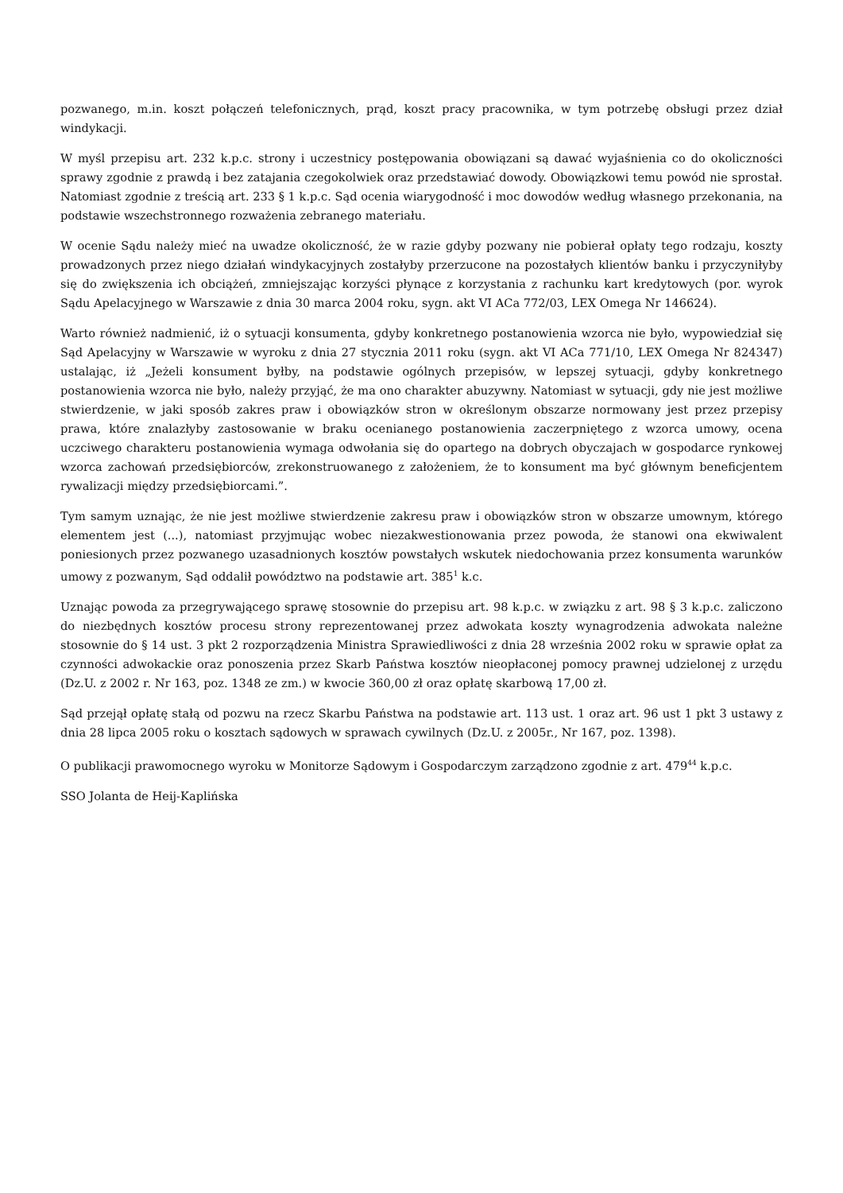pozwanego, m.in. koszt połączeń telefonicznych, prąd, koszt pracy pracownika, w tym potrzebę obsługi przez dział windykacji.
W myśl przepisu art. 232 k.p.c. strony i uczestnicy postępowania obowiązani są dawać wyjaśnienia co do okoliczności sprawy zgodnie z prawdą i bez zatajania czegokolwiek oraz przedstawiać dowody. Obowiązkowi temu powód nie sprostał. Natomiast zgodnie z treścią art. 233 § 1 k.p.c. Sąd ocenia wiarygodność i moc dowodów według własnego przekonania, na podstawie wszechstronnego rozważenia zebranego materiału.
W ocenie Sądu należy mieć na uwadze okoliczność, że w razie gdyby pozwany nie pobierał opłaty tego rodzaju, koszty prowadzonych przez niego działań windykacyjnych zostałyby przerzucone na pozostałych klientów banku i przyczyniłyby się do zwiększenia ich obciążeń, zmniejszając korzyści płynące z korzystania z rachunku kart kredytowych (por. wyrok Sądu Apelacyjnego w Warszawie z dnia 30 marca 2004 roku, sygn. akt VI ACa 772/03, LEX Omega Nr 146624).
Warto również nadmienić, iż o sytuacji konsumenta, gdyby konkretnego postanowienia wzorca nie było, wypowiedział się Sąd Apelacyjny w Warszawie w wyroku z dnia 27 stycznia 2011 roku (sygn. akt VI ACa 771/10, LEX Omega Nr 824347) ustalając, iż „Jeżeli konsument byłby, na podstawie ogólnych przepisów, w lepszej sytuacji, gdyby konkretnego postanowienia wzorca nie było, należy przyjąć, że ma ono charakter abuzywny. Natomiast w sytuacji, gdy nie jest możliwe stwierdzenie, w jaki sposób zakres praw i obowiązków stron w określonym obszarze normowany jest przez przepisy prawa, które znalazłyby zastosowanie w braku ocenianego postanowienia zaczerpniętego z wzorca umowy, ocena uczciwego charakteru postanowienia wymaga odwołania się do opartego na dobrych obyczajach w gospodarce rynkowej wzorca zachowań przedsiębiorców, zrekonstruowanego z założeniem, że to konsument ma być głównym beneficjentem rywalizacji między przedsiębiorcami.”.
Tym samym uznając, że nie jest możliwe stwierdzenie zakresu praw i obowiązków stron w obszarze umownym, którego elementem jest (...), natomiast przyjmując wobec niezakwestionowania przez powoda, że stanowi ona ekwiwalent poniesionych przez pozwanego uzasadnionych kosztów powstałych wskutek niedochowania przez konsumenta warunków umowy z pozwanym, Sąd oddalił powództwo na podstawie art. 385<sup>1</sup> k.c.
Uznając powoda za przegrywającego sprawę stosownie do przepisu art. 98 k.p.c. w związku z art. 98 § 3 k.p.c. zaliczono do niezbędnych kosztów procesu strony reprezentowanej przez adwokata koszty wynagrodzenia adwokata należne stosownie do § 14 ust. 3 pkt 2 rozporządzenia Ministra Sprawiedliwości z dnia 28 września 2002 roku w sprawie opłat za czynności adwokackie oraz ponoszenia przez Skarb Państwa kosztów nieopłaconej pomocy prawnej udzielonej z urzędu (Dz.U. z 2002 r. Nr 163, poz. 1348 ze zm.) w kwocie 360,00 zł oraz opłatę skarbową 17,00 zł.
Sąd przejął opłatę stałą od pozwu na rzecz Skarbu Państwa na podstawie art. 113 ust. 1 oraz art. 96 ust 1 pkt 3 ustawy z dnia 28 lipca 2005 roku o kosztach sądowych w sprawach cywilnych (Dz.U. z 2005r., Nr 167, poz. 1398).
O publikacji prawomocnego wyroku w Monitorze Sądowym i Gospodarczym zarządzono zgodnie z art. 479<sup>44</sup> k.p.c.
SSO Jolanta de Heij-Kaplińska